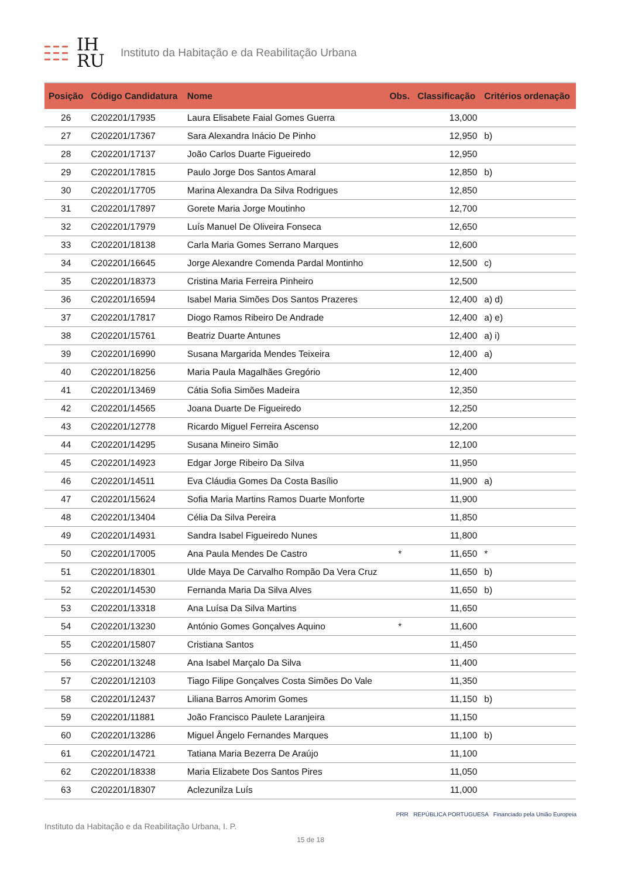IH
RU
Instituto da Habitação e da Reabilitação Urbana
| Posição | Código Candidatura | Nome | Obs. | Classificação | Critérios ordenação |
| --- | --- | --- | --- | --- | --- |
| 26 | C202201/17935 | Laura Elisabete Faial Gomes Guerra | | 13,000 | |
| 27 | C202201/17367 | Sara Alexandra Inácio De Pinho | | 12,950 | b) |
| 28 | C202201/17137 | João Carlos Duarte Figueiredo | | 12,950 | |
| 29 | C202201/17815 | Paulo Jorge Dos Santos Amaral | | 12,850 | b) |
| 30 | C202201/17705 | Marina Alexandra Da Silva Rodrigues | | 12,850 | |
| 31 | C202201/17897 | Gorete Maria Jorge Moutinho | | 12,700 | |
| 32 | C202201/17979 | Luís Manuel De Oliveira Fonseca | | 12,650 | |
| 33 | C202201/18138 | Carla Maria Gomes Serrano Marques | | 12,600 | |
| 34 | C202201/16645 | Jorge Alexandre Comenda Pardal Montinho | | 12,500 | c) |
| 35 | C202201/18373 | Cristina Maria Ferreira Pinheiro | | 12,500 | |
| 36 | C202201/16594 | Isabel Maria Simões Dos Santos Prazeres | | 12,400 | a) d) |
| 37 | C202201/17817 | Diogo Ramos Ribeiro De Andrade | | 12,400 | a) e) |
| 38 | C202201/15761 | Beatriz Duarte Antunes | | 12,400 | a) i) |
| 39 | C202201/16990 | Susana Margarida Mendes Teixeira | | 12,400 | a) |
| 40 | C202201/18256 | Maria Paula Magalhães Gregório | | 12,400 | |
| 41 | C202201/13469 | Cátia Sofia Simões Madeira | | 12,350 | |
| 42 | C202201/14565 | Joana Duarte De Figueiredo | | 12,250 | |
| 43 | C202201/12778 | Ricardo Miguel Ferreira Ascenso | | 12,200 | |
| 44 | C202201/14295 | Susana Mineiro Simão | | 12,100 | |
| 45 | C202201/14923 | Edgar Jorge Ribeiro Da Silva | | 11,950 | |
| 46 | C202201/14511 | Eva Cláudia Gomes Da Costa Basílio | | 11,900 | a) |
| 47 | C202201/15624 | Sofia Maria Martins Ramos Duarte Monforte | | 11,900 | |
| 48 | C202201/13404 | Célia Da Silva Pereira | | 11,850 | |
| 49 | C202201/14931 | Sandra Isabel Figueiredo Nunes | | 11,800 | |
| 50 | C202201/17005 | Ana Paula Mendes De Castro | * | 11,650 | * |
| 51 | C202201/18301 | Ulde Maya De Carvalho Rompão Da Vera Cruz | | 11,650 | b) |
| 52 | C202201/14530 | Fernanda Maria Da Silva Alves | | 11,650 | b) |
| 53 | C202201/13318 | Ana Luísa Da Silva Martins | | 11,650 | |
| 54 | C202201/13230 | António Gomes Gonçalves Aquino | * | 11,600 | |
| 55 | C202201/15807 | Cristiana Santos | | 11,450 | |
| 56 | C202201/13248 | Ana Isabel Marçalo Da Silva | | 11,400 | |
| 57 | C202201/12103 | Tiago Filipe Gonçalves Costa Simões Do Vale | | 11,350 | |
| 58 | C202201/12437 | Liliana Barros Amorim Gomes | | 11,150 | b) |
| 59 | C202201/11881 | João Francisco Paulete Laranjeira | | 11,150 | |
| 60 | C202201/13286 | Miguel Ângelo Fernandes Marques | | 11,100 | b) |
| 61 | C202201/14721 | Tatiana Maria Bezerra De Araújo | | 11,100 | |
| 62 | C202201/18338 | Maria Elizabete Dos Santos Pires | | 11,050 | |
| 63 | C202201/18307 | Aclezunilza Luís | | 11,000 | |
Instituto da Habitação e da Reabilitação Urbana, I. P. PRR REPÚBLICA PORTUGUESA Financiado pela União Europeia
15 de 18